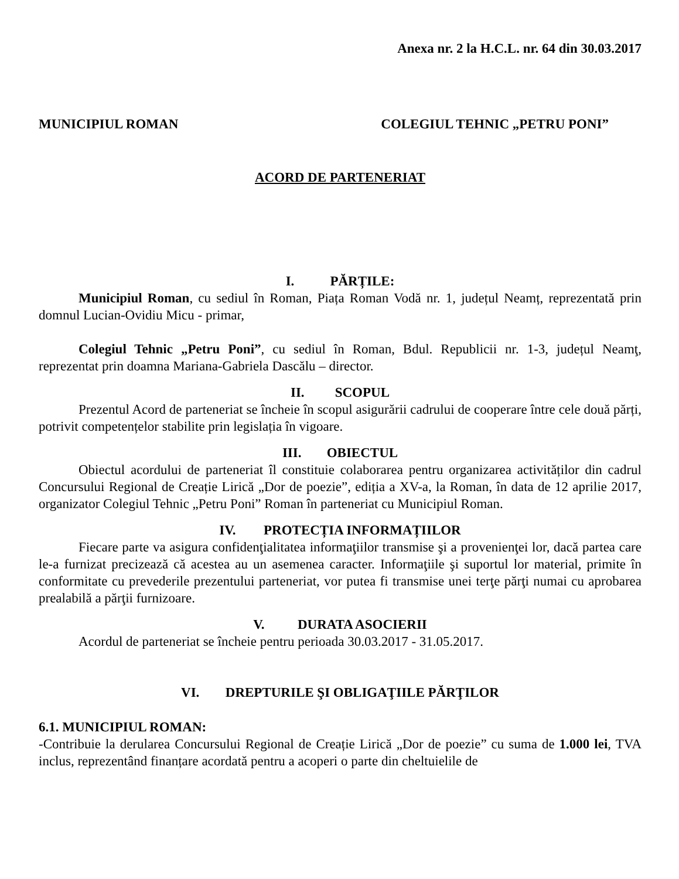Anexa nr. 2 la H.C.L. nr. 64 din 30.03.2017
MUNICIPIUL ROMAN COLEGIUL TEHNIC „PETRU PONI”
ACORD DE PARTENERIAT
I. PĂRȚILE:
Municipiul Roman, cu sediul în Roman, Piața Roman Vodă nr. 1, județul Neamț, reprezentată prin domnul Lucian-Ovidiu Micu - primar,
Colegiul Tehnic „Petru Poni”, cu sediul în Roman, Bdul. Republicii nr. 1-3, județul Neamţ, reprezentat prin doamna Mariana-Gabriela Dascălu – director.
II. SCOPUL
Prezentul Acord de parteneriat se încheie în scopul asigurării cadrului de cooperare între cele două părți, potrivit competențelor stabilite prin legislația în vigoare.
III. OBIECTUL
Obiectul acordului de parteneriat îl constituie colaborarea pentru organizarea activităților din cadrul Concursului Regional de Creație Lirică „Dor de poezie”, ediția a XV-a, la Roman, în data de 12 aprilie 2017, organizator Colegiul Tehnic „Petru Poni” Roman în parteneriat cu Municipiul Roman.
IV. PROTECȚIA INFORMAȚIILOR
Fiecare parte va asigura confidenţialitatea informaţiilor transmise şi a provenienţei lor, dacă partea care le-a furnizat precizează că acestea au un asemenea caracter. Informaţiile şi suportul lor material, primite în conformitate cu prevederile prezentului parteneriat, vor putea fi transmise unei terţe părţi numai cu aprobarea prealabilă a părţii furnizoare.
V. DURATA ASOCIERII
Acordul de parteneriat se încheie pentru perioada 30.03.2017 - 31.05.2017.
VI. DREPTURILE ŞI OBLIGAŢIILE PĂRŢILOR
6.1. MUNICIPIUL ROMAN:
-Contribuie la derularea Concursului Regional de Creație Lirică „Dor de poezie” cu suma de 1.000 lei, TVA inclus, reprezentând finanțare acordată pentru a acoperi o parte din cheltuielile de